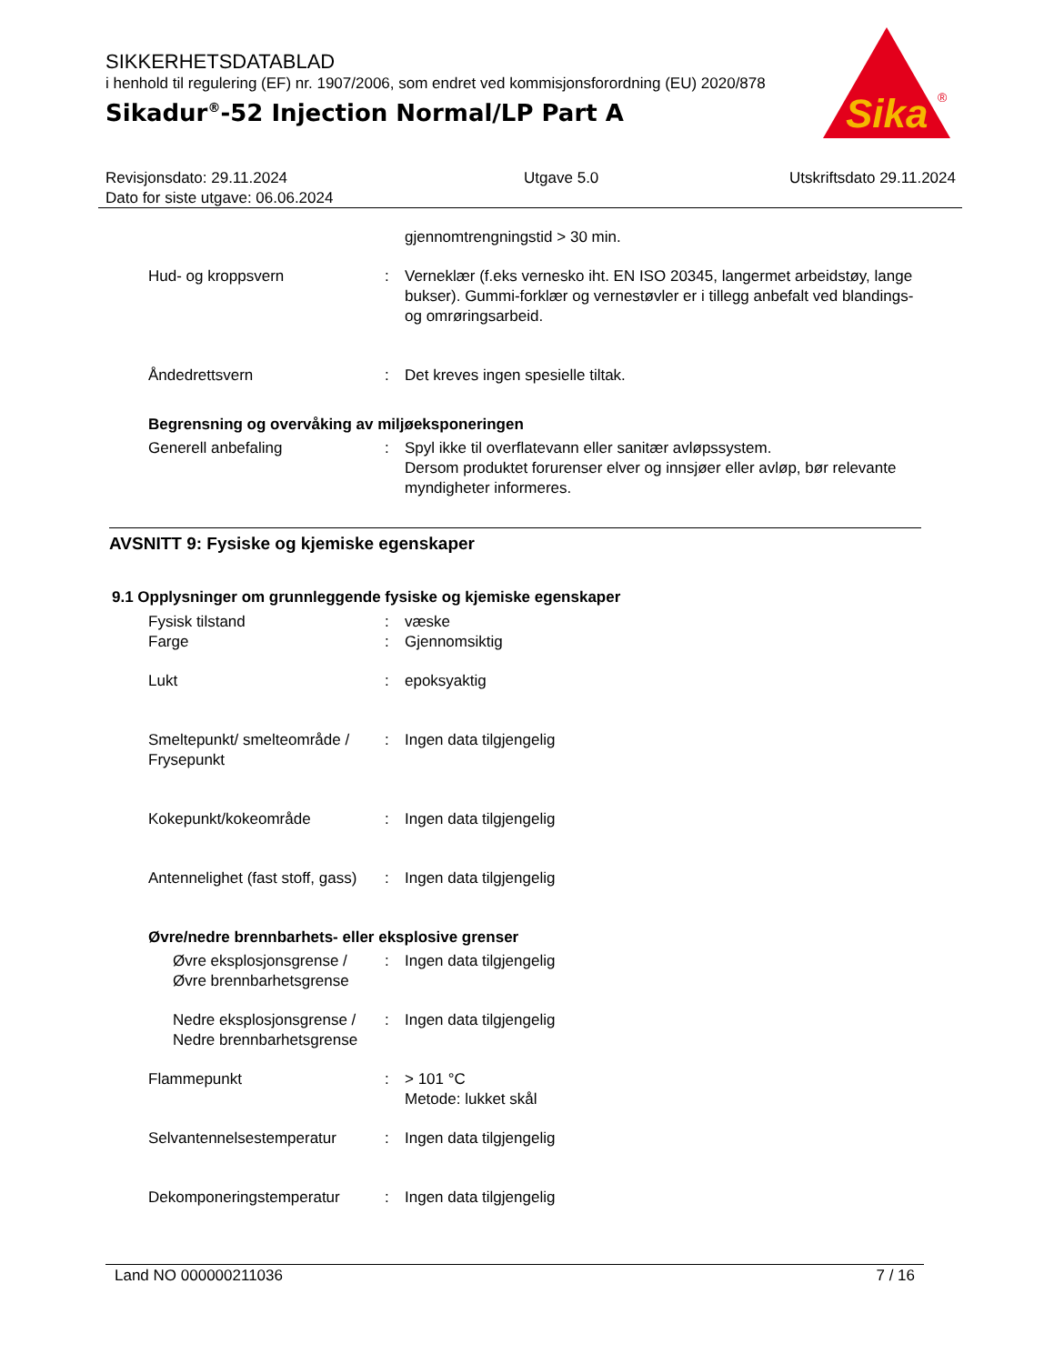SIKKERHETSDATABLAD
i henhold til regulering (EF) nr. 1907/2006, som endret ved kommisjonsforordning (EU) 2020/878
Sikadur<sup>®</sup>-52 Injection Normal/LP Part A
Sika
®
Revisjonsdato: 29.11.2024
Dato for siste utgave: 06.06.2024
Utgave 5.0 Utskriftsdato 29.11.2024
gjennomtrengningstid > 30 min.
Hud- og kroppsvern : Verneklær (f.eks vernesko iht. EN ISO 20345, langermet arbeidstøy, lange bukser). Gummi-forklær og vernestøvler er i tillegg anbefalt ved blandings- og omrøringsarbeid.
Åndedrettsvern : Det kreves ingen spesielle tiltak.
Begrensning og overvåking av miljøeksponeringen
Generell anbefaling : Spyl ikke til overflatevann eller sanitær avløpssystem.
Dersom produktet forurenser elver og innsjøer eller avløp, bør relevante myndigheter informeres.
AVSNITT 9: Fysiske og kjemiske egenskaper
9.1 Opplysninger om grunnleggende fysiske og kjemiske egenskaper
Fysisk tilstand : væske
Farge : Gjennomsiktig
Lukt : epoksyaktig
Smeltepunkt/ smelteområde / Frysepunkt
: Ingen data tilgjengelig
Kokepunkt/kokeområde : Ingen data tilgjengelig
Antennelighet (fast stoff, gass)
: Ingen data tilgjengelig
Øvre/nedre brennbarhets- eller eksplosive grenser
Øvre eksplosjonsgrense / Øvre brennbarhetsgrense
: Ingen data tilgjengelig
Nedre eksplosjonsgrense / Nedre brennbarhetsgrense
: Ingen data tilgjengelig
Flammepunkt : > 101 °C
Metode: lukket skål
Selvantennelsestemperatur : Ingen data tilgjengelig
Dekomponeringstemperatur : Ingen data tilgjengelig
Land NO 000000211036 7 / 16